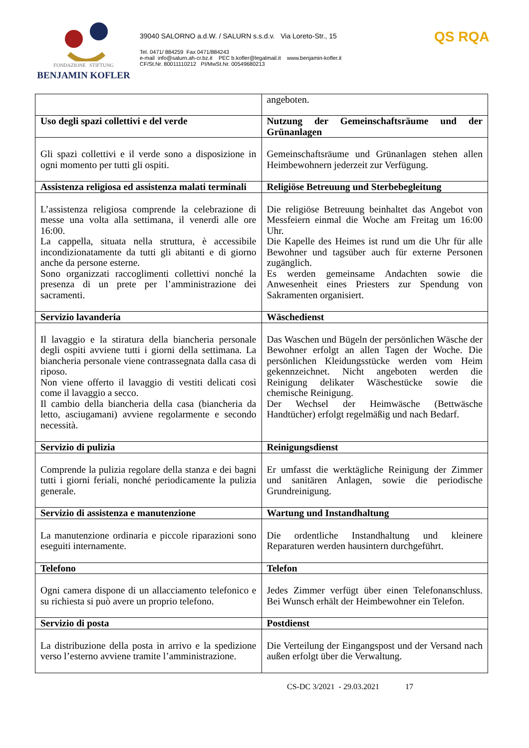FONDAZIONE STIFTUNG
BENJAMIN KOFLER
39040 SALORNO a.d.W. / SALURN s.s.d.v. Via Loreto-Str., 15
Tel. 0471/ 884259 Fax 0471/884243
e-mail info@salurn.ah-cr.bz.it PEC b.kofler@legalmail.it www.benjamin-kofler.it
CF/St.Nr. 80011110212 PI/MwSt.Nr. 00549680213
QS RQA
| | angeboten. |
| Uso degli spazi collettivi e del verde | Nutzung der Gemeinschaftsräume und der Grünanlagen |
| Gli spazi collettivi e il verde sono a disposizione in ogni momento per tutti gli ospiti. | Gemeinschaftsräume und Grünanlagen stehen allen Heimbewohnern jederzeit zur Verfügung. |
| Assistenza religiosa ed assistenza malati terminali | Religiöse Betreuung und Sterbebegleitung |
| L’assistenza religiosa comprende la celebrazione di messe una volta alla settimana, il venerdì alle ore 16:00. La cappella, situata nella struttura, è accessibile incondizionatamente da tutti gli abitanti e di giorno anche da persone esterne. Sono organizzati raccoglimenti collettivi nonché la presenza di un prete per l’amministrazione dei sacramenti. | Die religiöse Betreuung beinhaltet das Angebot von Messfeiern einmal die Woche am Freitag um 16:00 Uhr. Die Kapelle des Heimes ist rund um die Uhr für alle Bewohner und tagsüber auch für externe Personen zugänglich. Es werden gemeinsame Andachten sowie die Anwesenheit eines Priesters zur Spendung von Sakramenten organisiert. |
| Servizio lavanderia | Wäschedienst |
| Il lavaggio e la stiratura della biancheria personale degli ospiti avviene tutti i giorni della settimana. La biancheria personale viene contrassegnata dalla casa di riposo. Non viene offerto il lavaggio di vestiti delicati così come il lavaggio a secco. Il cambio della biancheria della casa (biancheria da letto, asciugamani) avviene regolarmente e secondo necessità. | Das Waschen und Bügeln der persönlichen Wäsche der Bewohner erfolgt an allen Tagen der Woche. Die persönlichen Kleidungsstücke werden vom Heim gekennzeichnet. Nicht angeboten werden die Reinigung delikater Wäschestücke sowie die chemische Reinigung. Der Wechsel der Heimwäsche (Bettwäsche Handtücher) erfolgt regelmäßig und nach Bedarf. |
| Servizio di pulizia | Reinigungsdienst |
| Comprende la pulizia regolare della stanza e dei bagni tutti i giorni feriali, nonché periodicamente la pulizia generale. | Er umfasst die werktägliche Reinigung der Zimmer und sanitären Anlagen, sowie die periodische Grundreinigung. |
| Servizio di assistenza e manutenzione | Wartung und Instandhaltung |
| La manutenzione ordinaria e piccole riparazioni sono eseguiti internamente. | Die ordentliche Instandhaltung und kleinere Reparaturen werden hausintern durchgeführt. |
| Telefono | Telefon |
| Ogni camera dispone di un allacciamento telefonico e su richiesta si può avere un proprio telefono. | Jedes Zimmer verfügt über einen Telefonanschluss. Bei Wunsch erhält der Heimbewohner ein Telefon. |
| Servizio di posta | Postdienst |
| La distribuzione della posta in arrivo e la spedizione verso l’esterno avviene tramite l’amministrazione. | Die Verteilung der Eingangspost und der Versand nach außen erfolgt über die Verwaltung. |
CS-DC 3/2021 - 29.03.2021 17